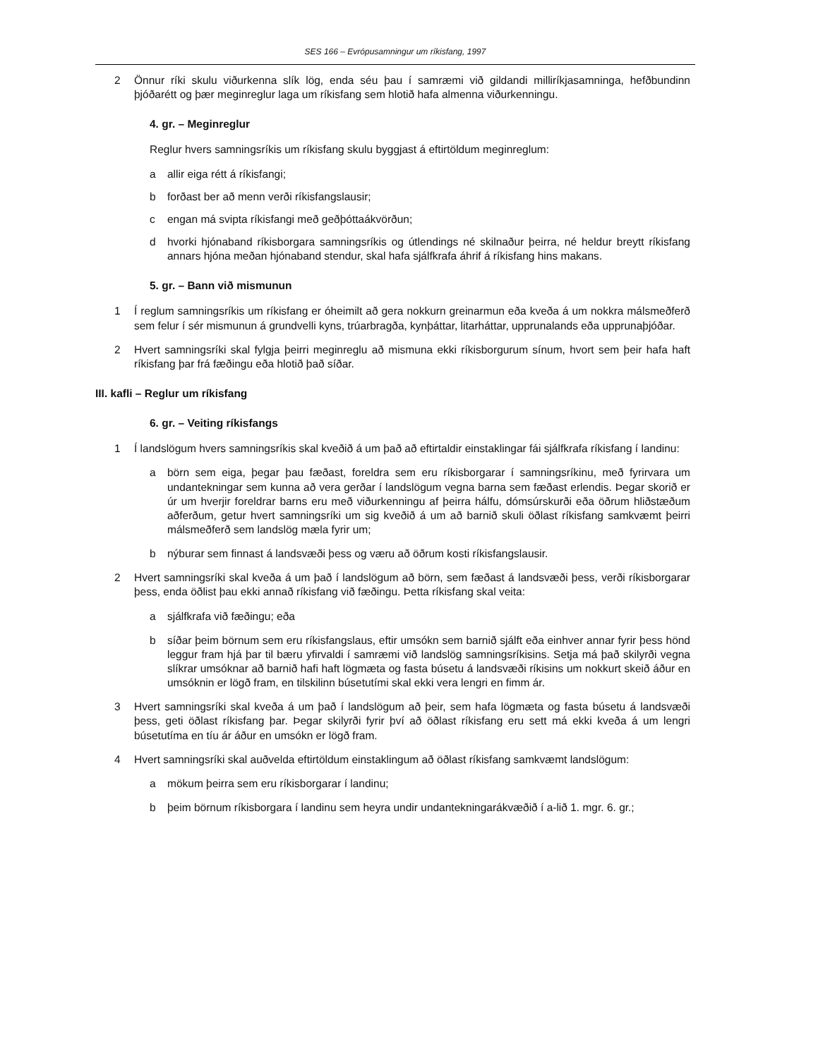SES 166 – Evrópusamningur um ríkisfang, 1997
2 Önnur ríki skulu viðurkenna slík lög, enda séu þau í samræmi við gildandi milliríkjasamninga, hefðbundinn þjóðarétt og þær meginreglur laga um ríkisfang sem hlotið hafa almenna viðurkenningu.
4. gr. – Meginreglur
Reglur hvers samningsríkis um ríkisfang skulu byggjast á eftirtöldum meginreglum:
a allir eiga rétt á ríkisfangi;
b forðast ber að menn verði ríkisfangslausir;
c engan má svipta ríkisfangi með geðþóttaákvörðun;
d hvorki hjónaband ríkisborgara samningsríkis og útlendings né skilnaður þeirra, né heldur breytt ríkisfang annars hjóna meðan hjónaband stendur, skal hafa sjálfkrafa áhrif á ríkisfang hins makans.
5. gr. – Bann við mismunun
1 Í reglum samningsríkis um ríkisfang er óheimilt að gera nokkurn greinarmun eða kveða á um nokkra málsmeðferð sem felur í sér mismunun á grundvelli kyns, trúarbragða, kynþáttar, litarháttar, upprunalands eða upprunaþjóðar.
2 Hvert samningsríki skal fylgja þeirri meginreglu að mismuna ekki ríkisborgurum sínum, hvort sem þeir hafa haft ríkisfang þar frá fæðingu eða hlotið það síðar.
III. kafli – Reglur um ríkisfang
6. gr. – Veiting ríkisfangs
1 Í landslögum hvers samningsríkis skal kveðið á um það að eftirtaldir einstaklingar fái sjálfkrafa ríkisfang í landinu:
a börn sem eiga, þegar þau fæðast, foreldra sem eru ríkisborgarar í samningsríkinu, með fyrirvara um undantekningar sem kunna að vera gerðar í landslögum vegna barna sem fæðast erlendis. Þegar skorið er úr um hverjir foreldrar barns eru með viðurkenningu af þeirra hálfu, dómsúrskurði eða öðrum hliðstæðum aðferðum, getur hvert samningsríki um sig kveðið á um að barnið skuli öðlast ríkisfang samkvæmt þeirri málsmeðferð sem landslög mæla fyrir um;
b nýburar sem finnast á landsvæði þess og væru að öðrum kosti ríkisfangslausir.
2 Hvert samningsríki skal kveða á um það í landslögum að börn, sem fæðast á landsvæði þess, verði ríkisborgarar þess, enda öðlist þau ekki annað ríkisfang við fæðingu. Þetta ríkisfang skal veita:
a sjálfkrafa við fæðingu; eða
b síðar þeim börnum sem eru ríkisfangslaus, eftir umsókn sem barnið sjálft eða einhver annar fyrir þess hönd leggur fram hjá þar til bæru yfirvaldi í samræmi við landslög samningsríkisins. Setja má það skilyrði vegna slíkrar umsóknar að barnið hafi haft lögmæta og fasta búsetu á landsvæði ríkisins um nokkurt skeið áður en umsóknin er lögð fram, en tilskilinn búsetutími skal ekki vera lengri en fimm ár.
3 Hvert samningsríki skal kveða á um það í landslögum að þeir, sem hafa lögmæta og fasta búsetu á landsvæði þess, geti öðlast ríkisfang þar. Þegar skilyrði fyrir því að öðlast ríkisfang eru sett má ekki kveða á um lengri búsetutíma en tíu ár áður en umsókn er lögð fram.
4 Hvert samningsríki skal auðvelda eftirtöldum einstaklingum að öðlast ríkisfang samkvæmt landslögum:
a mökum þeirra sem eru ríkisborgarar í landinu;
b þeim börnum ríkisborgara í landinu sem heyra undir undantekningarákvæðið í a-lið 1. mgr. 6. gr.;